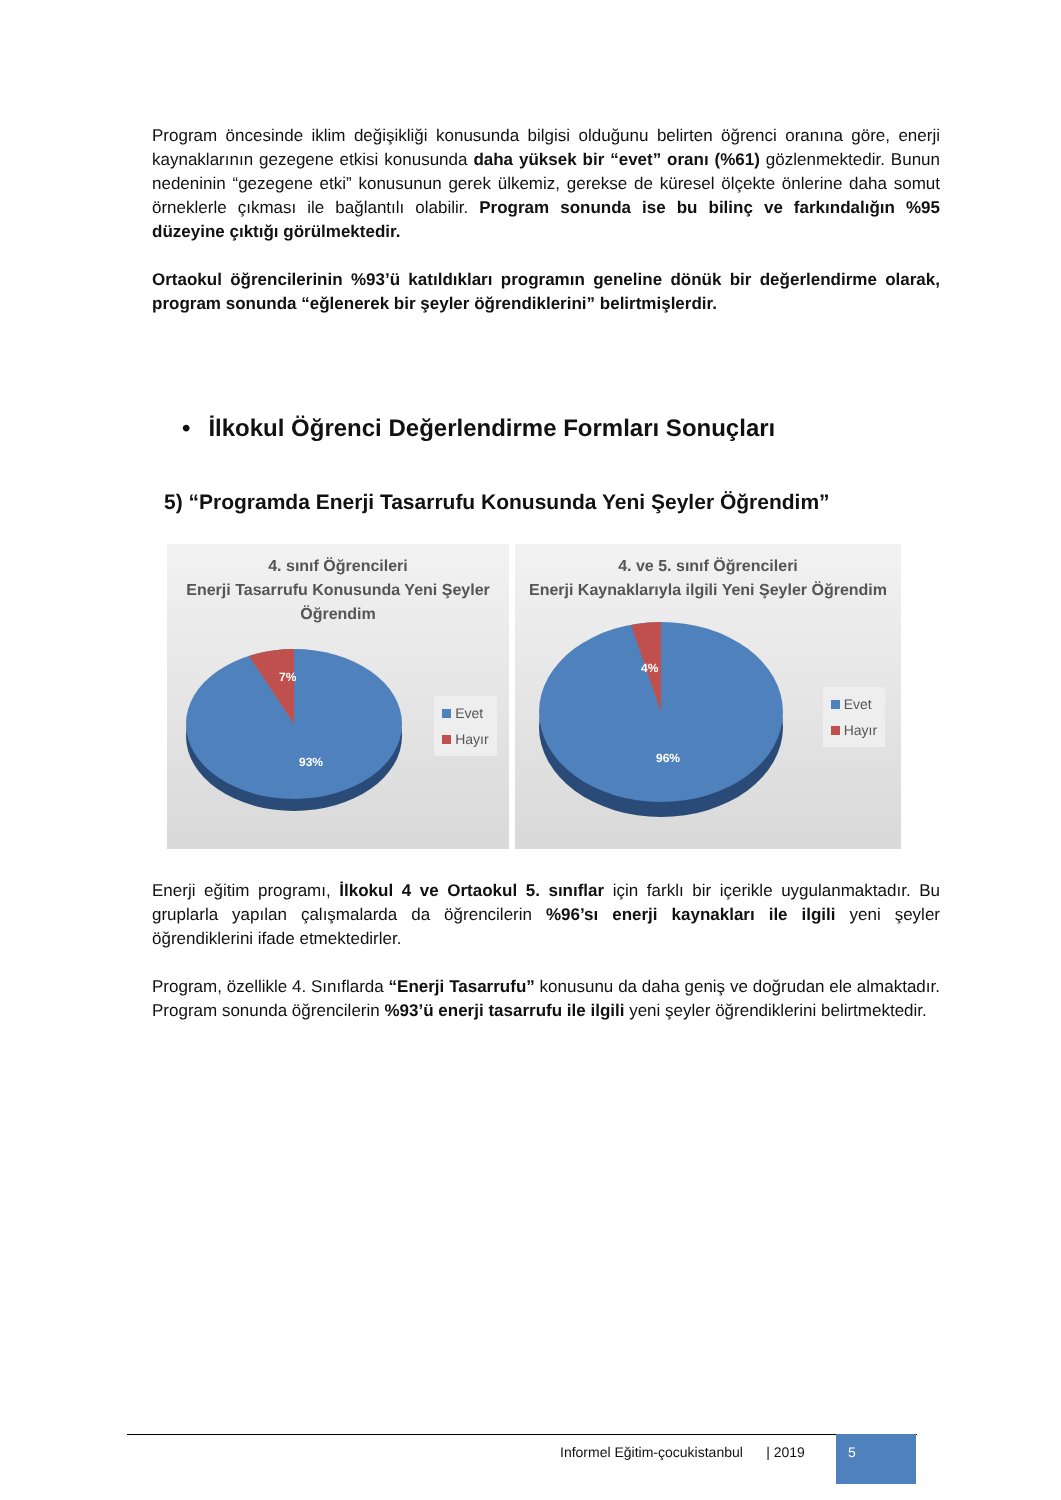Program öncesinde iklim değişikliği konusunda bilgisi olduğunu belirten öğrenci oranına göre, enerji kaynaklarının gezegene etkisi konusunda daha yüksek bir “evet” oranı (%61) gözlenmektedir. Bunun nedeninin “gezegene etki” konusunun gerek ülkemiz, gerekse de küresel ölçekte önlerine daha somut örneklerle çıkması ile bağlantılı olabilir. Program sonunda ise bu bilinç ve farkındalığın %95 düzeyine çıktığı görülmektedir.
Ortaokul öğrencilerinin %93’ü katıldıkları programın geneline dönük bir değerlendirme olarak, program sonunda “eğlenerek bir şeyler öğrendiklerini” belirtmişlerdir.
• İlkokul Öğrenci Değerlendirme Formları Sonuçları
5) “Programda Enerji Tasarrufu Konusunda Yeni Şeyler Öğrendim”
4. sınıf Öğrencileri
Enerji Tasarrufu Konusunda Yeni Şeyler
Öğrendim
7%
93%
Evet
Hayır
4. ve 5. sınıf Öğrencileri
Enerji Kaynaklarıyla ilgili Yeni Şeyler Öğrendim
4%
96%
Evet
Hayır
Enerji eğitim programı, İlkokul 4 ve Ortaokul 5. sınıflar için farklı bir içerikle uygulanmaktadır. Bu gruplarla yapılan çalışmalarda da öğrencilerin %96’sı enerji kaynakları ile ilgili yeni şeyler öğrendiklerini ifade etmektedirler.
Program, özellikle 4. Sınıflarda “Enerji Tasarrufu” konusunu da daha geniş ve doğrudan ele almaktadır. Program sonunda öğrencilerin %93’ü enerji tasarrufu ile ilgili yeni şeyler öğrendiklerini belirtmektedir.
Informel Eğitim-çocukistanbul | 2019
5